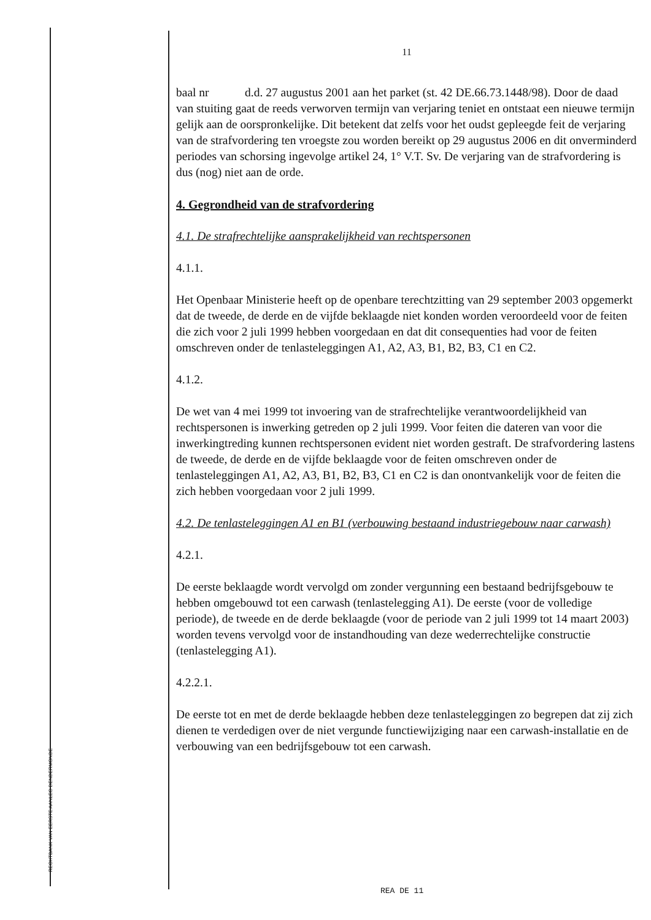RECHTBANK VAN EERSTE AANLEG DENDERMONDE
11
baal nr d.d. 27 augustus 2001 aan het parket (st. 42 DE.66.73.1448/98). Door de daad van stuiting gaat de reeds verworven termijn van verjaring teniet en ontstaat een nieuwe termijn gelijk aan de oorspronkelijke. Dit betekent dat zelfs voor het oudst gepleegde feit de verjaring van de strafvordering ten vroegste zou worden bereikt op 29 augustus 2006 en dit onverminderd periodes van schorsing ingevolge artikel 24, 1° V.T. Sv. De verjaring van de strafvordering is dus (nog) niet aan de orde.
4. Gegrondheid van de strafvordering
4.1. De strafrechtelijke aansprakelijkheid van rechtspersonen
4.1.1.
Het Openbaar Ministerie heeft op de openbare terechtzitting van 29 september 2003 opgemerkt dat de tweede, de derde en de vijfde beklaagde niet konden worden veroordeeld voor de feiten die zich voor 2 juli 1999 hebben voorgedaan en dat dit consequenties had voor de feiten omschreven onder de tenlasteleggingen A1, A2, A3, B1, B2, B3, C1 en C2.
4.1.2.
De wet van 4 mei 1999 tot invoering van de strafrechtelijke verantwoordelijkheid van rechtspersonen is inwerking getreden op 2 juli 1999. Voor feiten die dateren van voor die inwerkingtreding kunnen rechtspersonen evident niet worden gestraft. De strafvordering lastens de tweede, de derde en de vijfde beklaagde voor de feiten omschreven onder de tenlasteleggingen A1, A2, A3, B1, B2, B3, C1 en C2 is dan onontvankelijk voor de feiten die zich hebben voorgedaan voor 2 juli 1999.
4.2. De tenlasteleggingen A1 en B1 (verbouwing bestaand industriegebouw naar carwash)
4.2.1.
De eerste beklaagde wordt vervolgd om zonder vergunning een bestaand bedrijfsgebouw te hebben omgebouwd tot een carwash (tenlastelegging A1). De eerste (voor de volledige periode), de tweede en de derde beklaagde (voor de periode van 2 juli 1999 tot 14 maart 2003) worden tevens vervolgd voor de instandhouding van deze wederrechtelijke constructie (tenlastelegging A1).
4.2.2.1.
De eerste tot en met de derde beklaagde hebben deze tenlasteleggingen zo begrepen dat zij zich dienen te verdedigen over de niet vergunde functiewijziging naar een carwash-installatie en de verbouwing van een bedrijfsgebouw tot een carwash.
REA DE 11